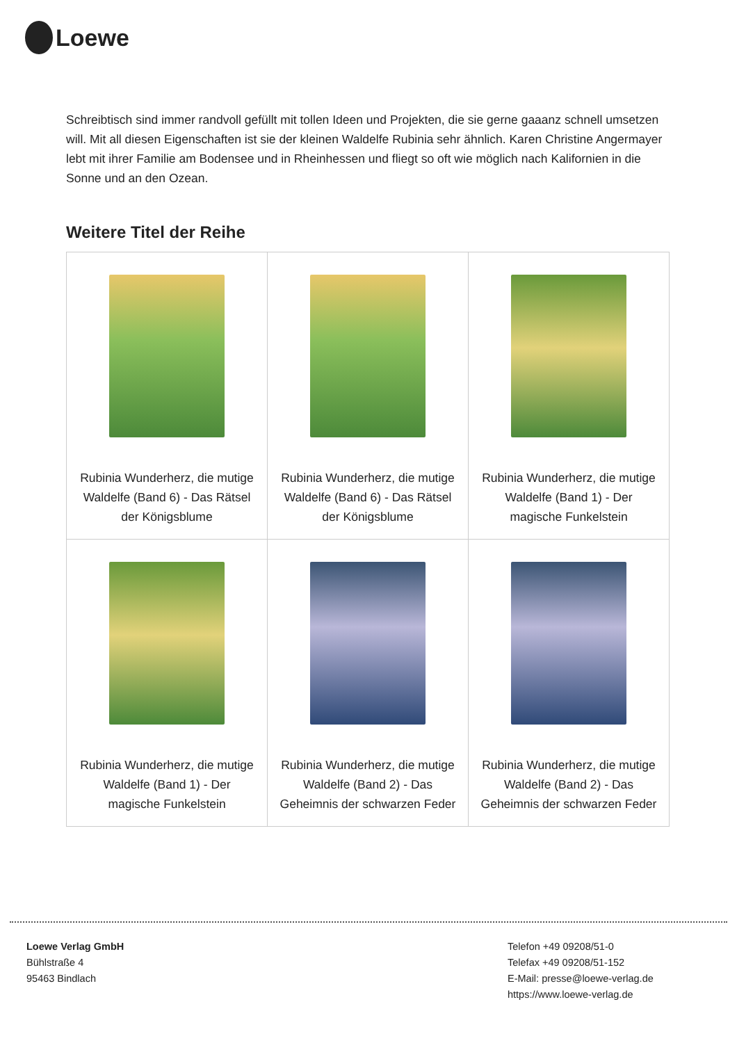Loewe
Schreibtisch sind immer randvoll gefüllt mit tollen Ideen und Projekten, die sie gerne gaaanz schnell umsetzen will. Mit all diesen Eigenschaften ist sie der kleinen Waldelfe Rubinia sehr ähnlich. Karen Christine Angermayer lebt mit ihrer Familie am Bodensee und in Rheinhessen und fliegt so oft wie möglich nach Kalifornien in die Sonne und an den Ozean.
Weitere Titel der Reihe
| Rubinia Wunderherz, die mutige Waldelfe (Band 6) - Das Rätsel der Königsblume | Rubinia Wunderherz, die mutige Waldelfe (Band 6) - Das Rätsel der Königsblume | Rubinia Wunderherz, die mutige Waldelfe (Band 1) - Der magische Funkelstein |
| Rubinia Wunderherz, die mutige Waldelfe (Band 1) - Der magische Funkelstein | Rubinia Wunderherz, die mutige Waldelfe (Band 2) - Das Geheimnis der schwarzen Feder | Rubinia Wunderherz, die mutige Waldelfe (Band 2) - Das Geheimnis der schwarzen Feder |
Loewe Verlag GmbH
Bühlstraße 4
95463 Bindlach
Telefon +49 09208/51-0
Telefax +49 09208/51-152
E-Mail: presse@loewe-verlag.de
https://www.loewe-verlag.de